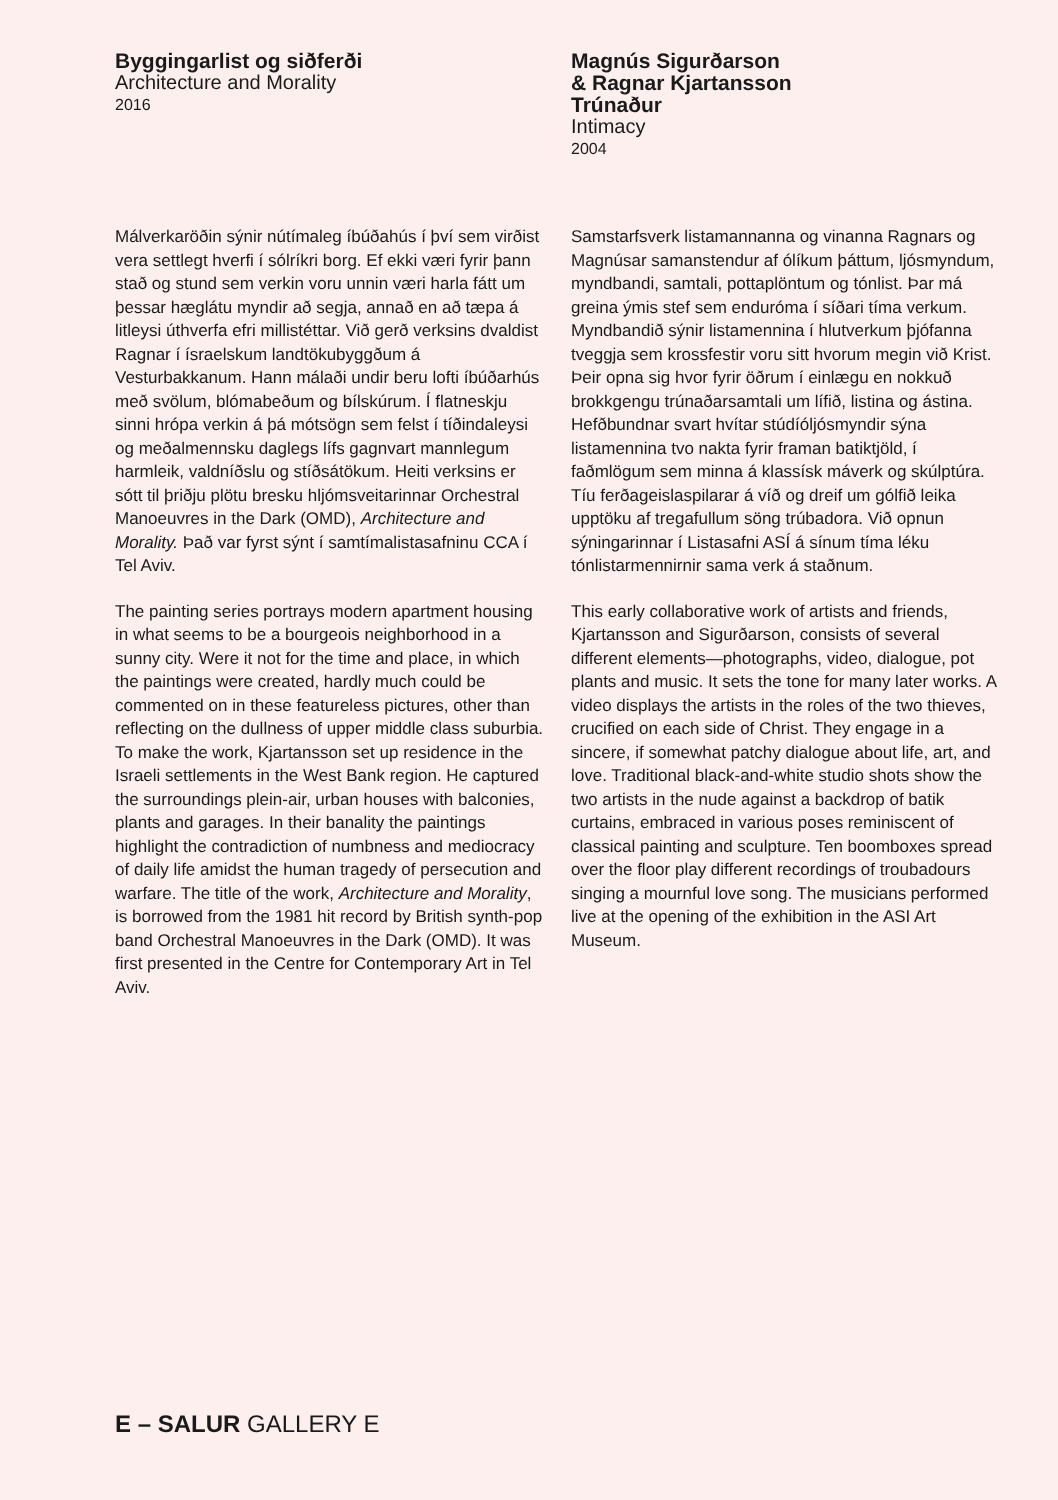Byggingarlist og siðferði
Architecture and Morality
2016
Málverkaröðin sýnir nútímaleg íbúðahús í því sem virðist vera settlegt hverfi í sólríkri borg. Ef ekki væri fyrir þann stað og stund sem verkin voru unnin væri harla fátt um þessar hæglátu myndir að segja, annað en að tæpa á litleysi úthverfa efri millistéttar. Við gerð verksins dvaldist Ragnar í ísraelskum landtökubyggðum á Vesturbakkanum. Hann málaði undir beru lofti íbúðarhús með svölum, blómabeðum og bílskúrum. Í flatneskju sinni hrópa verkin á þá mótsögn sem felst í tíðindaleysi og meðalmennsku daglegs lífs gagnvart mannlegum harmleik, valdníðslu og stíðsátökum. Heiti verksins er sótt til þriðju plötu bresku hljómsveitarinnar Orchestral Manoeuvres in the Dark (OMD), Architecture and Morality. Það var fyrst sýnt í samtímalistasafninu CCA í Tel Aviv.
The painting series portrays modern apartment housing in what seems to be a bourgeois neighborhood in a sunny city. Were it not for the time and place, in which the paintings were created, hardly much could be commented on in these featureless pictures, other than reflecting on the dullness of upper middle class suburbia. To make the work, Kjartansson set up residence in the Israeli settlements in the West Bank region. He captured the surroundings plein-air, urban houses with balconies, plants and garages. In their banality the paintings highlight the contradiction of numbness and mediocracy of daily life amidst the human tragedy of persecution and warfare. The title of the work, Architecture and Morality, is borrowed from the 1981 hit record by British synth-pop band Orchestral Manoeuvres in the Dark (OMD). It was first presented in the Centre for Contemporary Art in Tel Aviv.
Magnús Sigurðarson
& Ragnar Kjartansson
Trúnaður
Intimacy
2004
Samstarfsverk listamannanna og vinanna Ragnars og Magnúsar samanstendur af ólíkum þáttum, ljósmyndum, myndbandi, samtali, pottaplöntum og tónlist. Þar má greina ýmis stef sem enduróma í síðari tíma verkum. Myndbandið sýnir listamennina í hlutverkum þjófanna tveggja sem krossfestir voru sitt hvorum megin við Krist. Þeir opna sig hvor fyrir öðrum í einlægu en nokkuð brokkgengu trúnaðarsamtali um lífið, listina og ástina. Hefðbundnar svart hvítar stúdíóljósmyndir sýna listamennina tvo nakta fyrir framan batiktjöld, í faðmlögum sem minna á klassísk máverk og skúlptúra. Tíu ferðageislaspilarar á víð og dreif um gólfið leika upptöku af tregafullum söng trúbadora. Við opnun sýningarinnar í Listasafni ASÍ á sínum tíma léku tónlistarmennirnir sama verk á staðnum.
This early collaborative work of artists and friends, Kjartansson and Sigurðarson, consists of several different elements—photographs, video, dialogue, pot plants and music. It sets the tone for many later works. A video displays the artists in the roles of the two thieves, crucified on each side of Christ. They engage in a sincere, if somewhat patchy dialogue about life, art, and love. Traditional black-and-white studio shots show the two artists in the nude against a backdrop of batik curtains, embraced in various poses reminiscent of classical painting and sculpture. Ten boomboxes spread over the floor play different recordings of troubadours singing a mournful love song. The musicians performed live at the opening of the exhibition in the ASI Art Museum.
E – SALUR GALLERY E